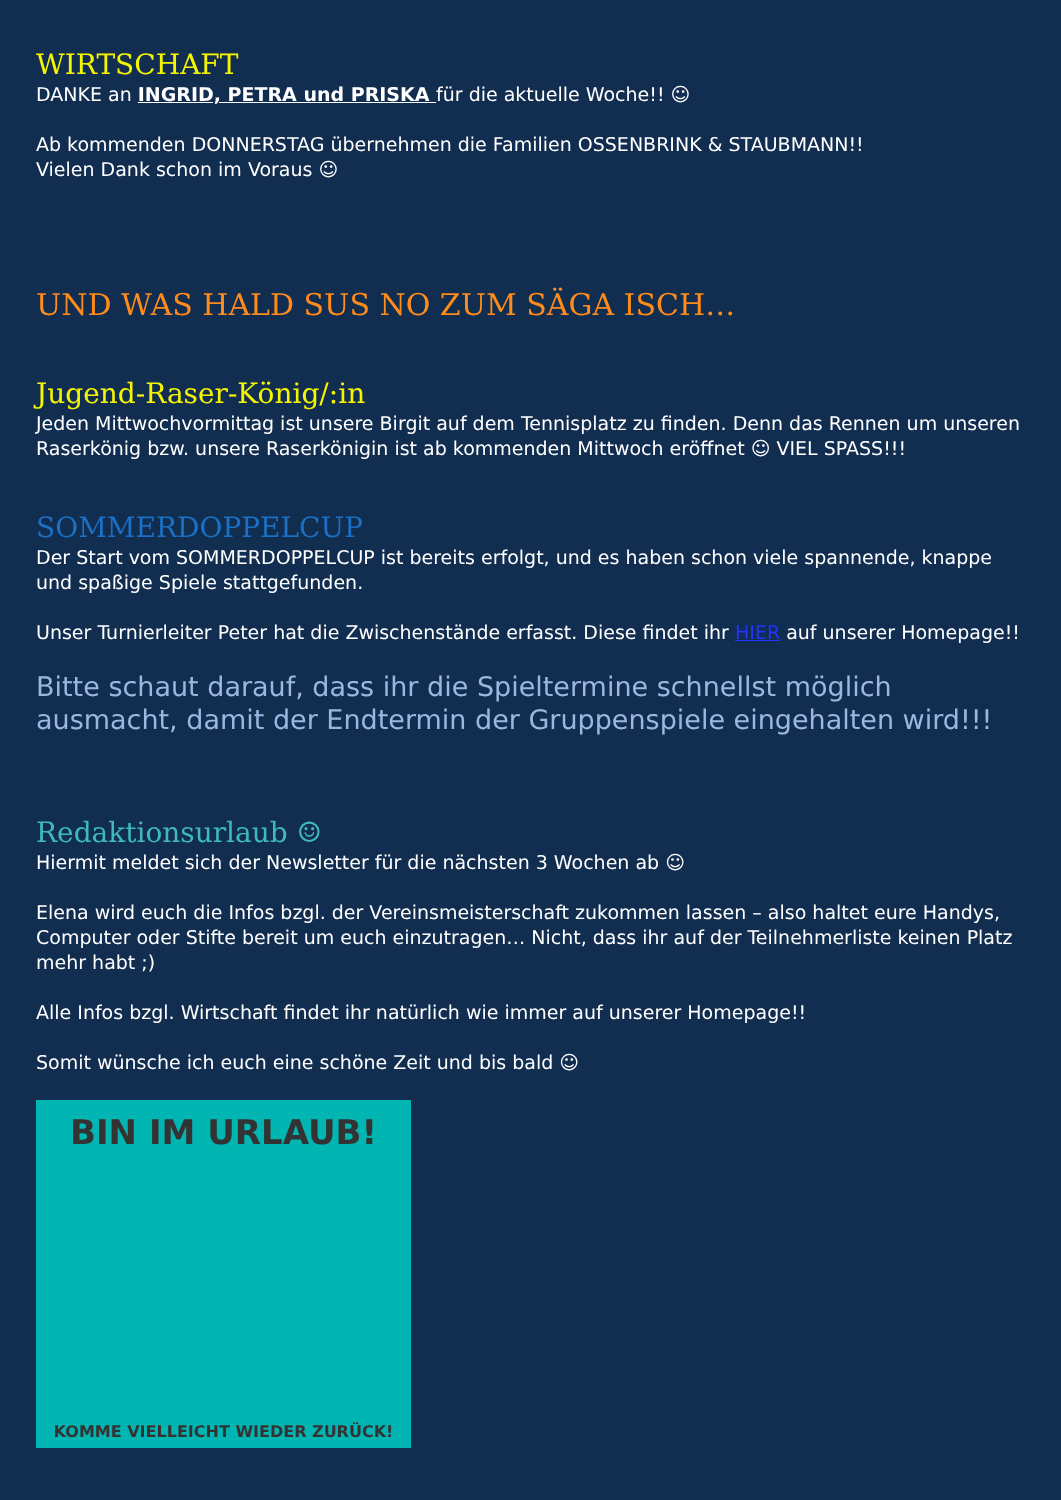WIRTSCHAFT
DANKE an INGRID, PETRA und PRISKA für die aktuelle Woche!! ☺
Ab kommenden DONNERSTAG übernehmen die Familien OSSENBRINK & STAUBMANN!!
Vielen Dank schon im Voraus ☺
UND WAS HALD SUS NO ZUM SÄGA ISCH…
Jugend-Raser-König/:in
Jeden Mittwochvormittag ist unsere Birgit auf dem Tennisplatz zu finden. Denn das Rennen um unseren Raserkönig bzw. unsere Raserkönigin ist ab kommenden Mittwoch eröffnet ☺ VIEL SPASS!!!
SOMMERDOPPELCUP
Der Start vom SOMMERDOPPELCUP ist bereits erfolgt, und es haben schon viele spannende, knappe und spaßige Spiele stattgefunden.
Unser Turnierleiter Peter hat die Zwischenstände erfasst. Diese findet ihr HIER auf unserer Homepage!!
Bitte schaut darauf, dass ihr die Spieltermine schnellst möglich ausmacht, damit der Endtermin der Gruppenspiele eingehalten wird!!!
Redaktionsurlaub ☺
Hiermit meldet sich der Newsletter für die nächsten 3 Wochen ab ☺
Elena wird euch die Infos bzgl. der Vereinsmeisterschaft zukommen lassen – also haltet eure Handys, Computer oder Stifte bereit um euch einzutragen… Nicht, dass ihr auf der Teilnehmerliste keinen Platz mehr habt ;)
Alle Infos bzgl. Wirtschaft findet ihr natürlich wie immer auf unserer Homepage!!
Somit wünsche ich euch eine schöne Zeit und bis bald ☺
BIN IM URLAUB!
KOMME VIELLEICHT WIEDER ZURÜCK!